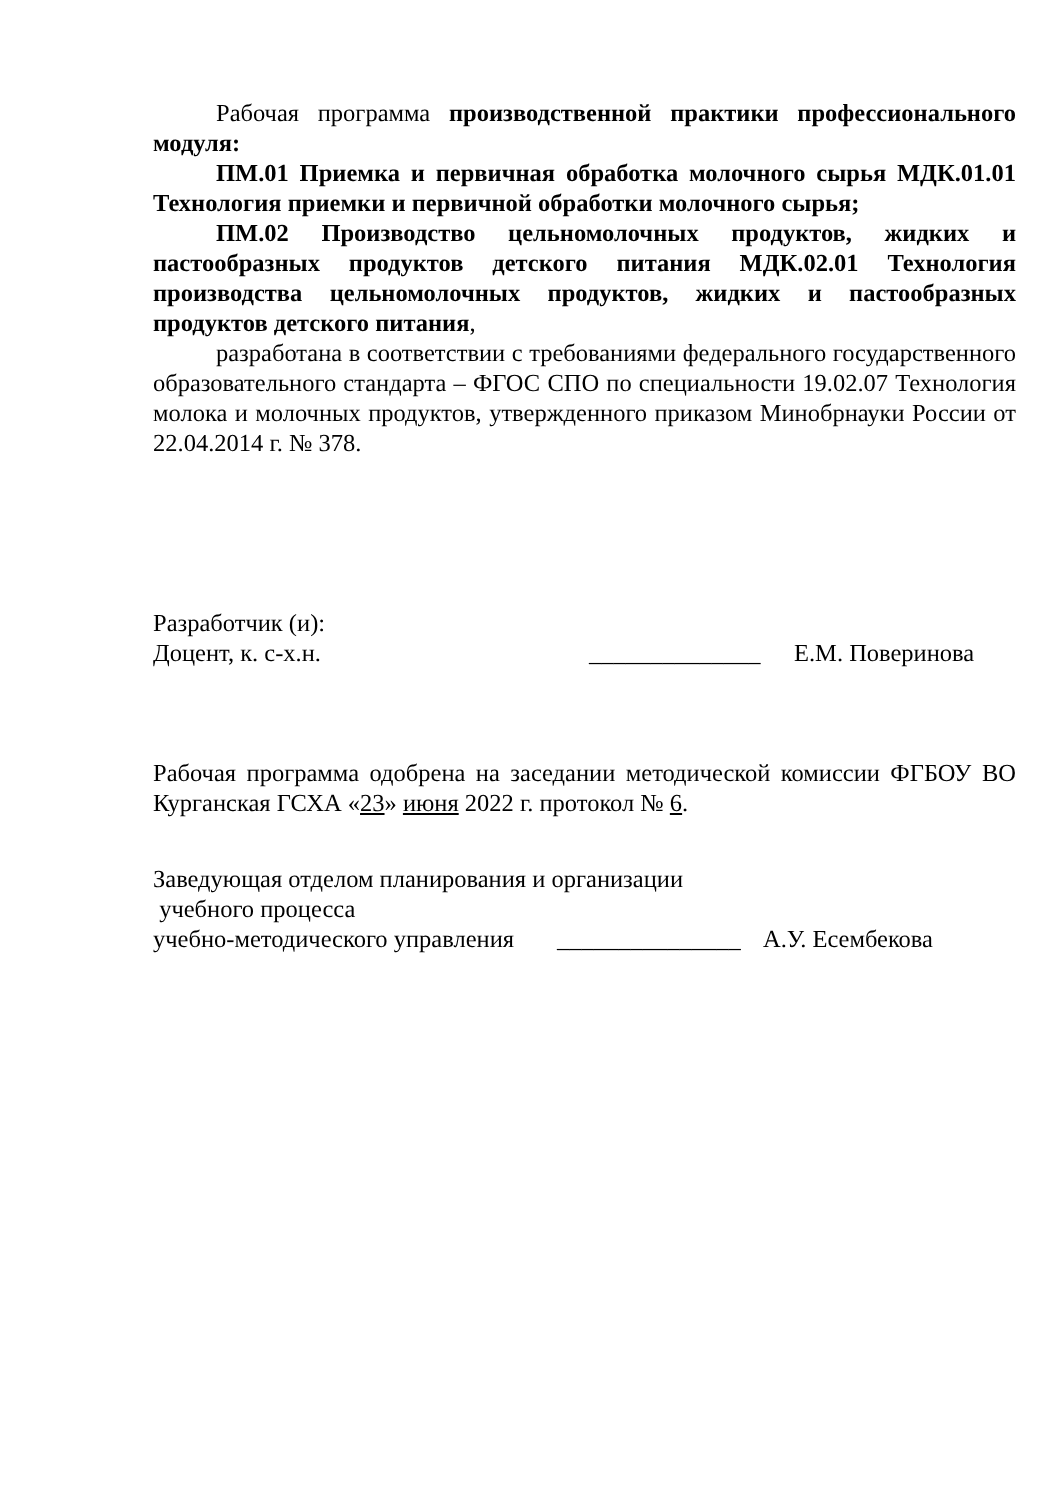Рабочая программа производственной практики профессионального модуля:
ПМ.01 Приемка и первичная обработка молочного сырья МДК.01.01 Технология приемки и первичной обработки молочного сырья;
ПМ.02 Производство цельномолочных продуктов, жидких и пастообразных продуктов детского питания МДК.02.01 Технология производства цельномолочных продуктов, жидких и пастообразных продуктов детского питания,
разработана в соответствии с требованиями федерального государственного образовательного стандарта – ФГОС СПО по специальности 19.02.07 Технология молока и молочных продуктов, утвержденного приказом Минобрнауки России от 22.04.2014 г. № 378.
Разработчик (и):
Доцент, к. с-х.н. ______________ Е.М. Поверинова
Рабочая программа одобрена на заседании методической комиссии ФГБОУ ВО Курганская ГСХА «23» июня 2022 г. протокол № 6.
Заведующая отделом планирования и организации
учебного процесса
учебно-методического управления _______________ А.У. Есембекова